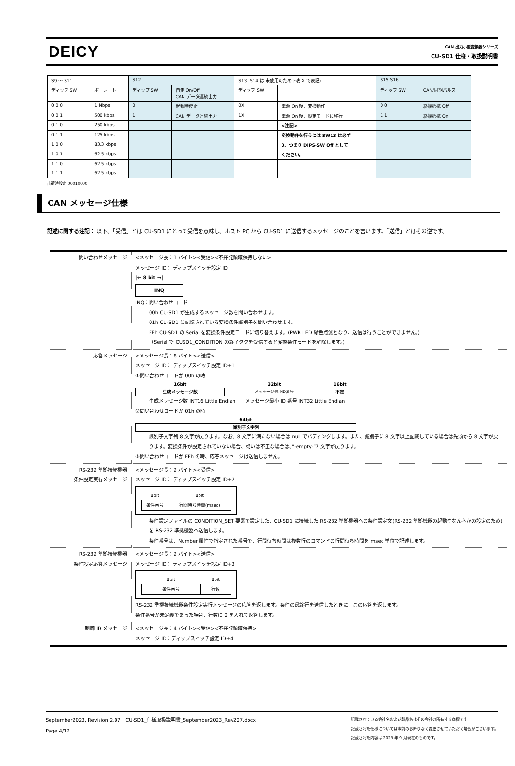DEICY
CAN 出力小型変換器シリーズ
CU-SD1 仕様・取扱説明書
| S9 ～ S11 | | S12 | | S13 (S14 は 未使用のため下表 X で表記) | | S15 S16 | |
| ディップ SW | ボーレート | ディップ SW | 自走 On/Off CAN データ連続出力 | ディップ SW | | ディップ SW | CAN/同期パルス |
| 0 0 0 | 1 Mbps | 0 | 起動時停止 | 0X | 電源 On 後、変換動作 | 0 0 | 終端抵抗 Off |
| 0 0 1 | 500 kbps | 1 | CAN データ連続出力 | 1X | 電源 On 後、設定モードに移行 | 1 1 | 終端抵抗 On |
| 0 1 0 | 250 kbps | | | | <注記> | | |
| 0 1 1 | 125 kbps | | | | 変換動作を行うには SW13 は必ず | | |
| 1 0 0 | 83.3 kbps | | | | 0、つまり DIPS-SW Off として | | |
| 1 0 1 | 62.5 kbps | | | | ください。 | | |
| 1 1 0 | 62.5 kbps | | | | | | |
| 1 1 1 | 62.5 kbps | | | | | | |
出荷時設定 00010000
CAN メッセージ仕様
記述に関する注記： 以下、「受信」とは CU-SD1 にとって受信を意味し、ホスト PC から CU-SD1 に送信するメッセージのことを言います。「送信」とはその逆です。
| 問い合わせメッセージ | <メッセージ長：1 バイト><受信><不揮発領域保持しない> メッセージ ID： ディップスイッチ設定 ID /← 8 bit →/ INQ INQ：問い合わせコード 00h CU-SD1 が生成するメッセージ数を問い合わせます。 01h CU-SD1 に記憶されている変換条件識別子を問い合わせます。 FFh CU-SD1 の Serial を変換条件設定モードに切り替えます。(PWR LED 緑色点滅となり、送信は行うことができません。) （Serial で CUSD1_CONDITION の終了タグを受信すると変換条件モードを解除します。) |
| 応答メッセージ | <メッセージ長：8 バイト><送信> メッセージ ID： ディップスイッチ設定 ID+1 ①問い合わせコードが 00h の時 / 16bit / 32bit / 16bit / / 生成メッセージ数 / メッセージ最小ID番号 / 不定 / 生成メッセージ数 INT16 Little Endian メッセージ最小 ID 番号 INT32 Little Endian ②問い合わせコードが 01h の時 / 64bit / / 識別子文字列 / 識別子文字列 8 文字が戻ります。なお、8 文字に満たない場合は null でパディングします。また、識別子に 8 文字以上記載している場合は先頭から 8 文字が戻ります。変換条件が設定されていない場合、或いは不正な場合は、”-empty-”7 文字が戻ります。 ③問い合わせコードが FFh の時、応答メッセージは送信しません。 |
| RS-232 準拠接続機器 条件設定実行メッセージ | <メッセージ長：2 バイト><受信> メッセージ ID： ディップスイッチ設定 ID+2 / 8bit / 8bit / / 条件番号 / 行間待ち時間(msec) / 条件設定ファイルの CONDITION_SET 要素で設定した、CU-SD1 に接続した RS-232 準拠機器への条件設定文(RS-232 準拠機器の起動やなんらかの設定のため)を RS-232 準拠機器へ送信します。 条件番号は、Number 属性で指定された番号で、行間待ち時間は複数行のコマンドの行間待ち時間を msec 単位で記述します。 |
| RS-232 準拠接続機器 条件設定応答メッセージ | <メッセージ長：2 バイト><送信> メッセージ ID： ディップスイッチ設定 ID+3 / 8bit / 8bit / / 条件番号 / 行数 / RS-232 準拠接続機器条件設定実行メッセージの応答を返します。条件の最終行を送信したときに、この応答を返します。 条件番号が未定義であった場合、行数に 0 を入れて返答します。 |
| 制御 ID メッセージ | <メッセージ長：4 バイト><受信><不揮発領域保持> メッセージ ID：ディップスイッチ設定 ID+4 |
September2023, Revision 2.07　CU-SD1_仕様取扱説明書_September2023_Rev207.docx
Page 4/12
記載されている会社名および製品名はその会社の所有する商標です。
記載された仕様については事前のお断りなく変更させていただく場合がございます。
記載された内容は 2023 年 9 月現在のものです。